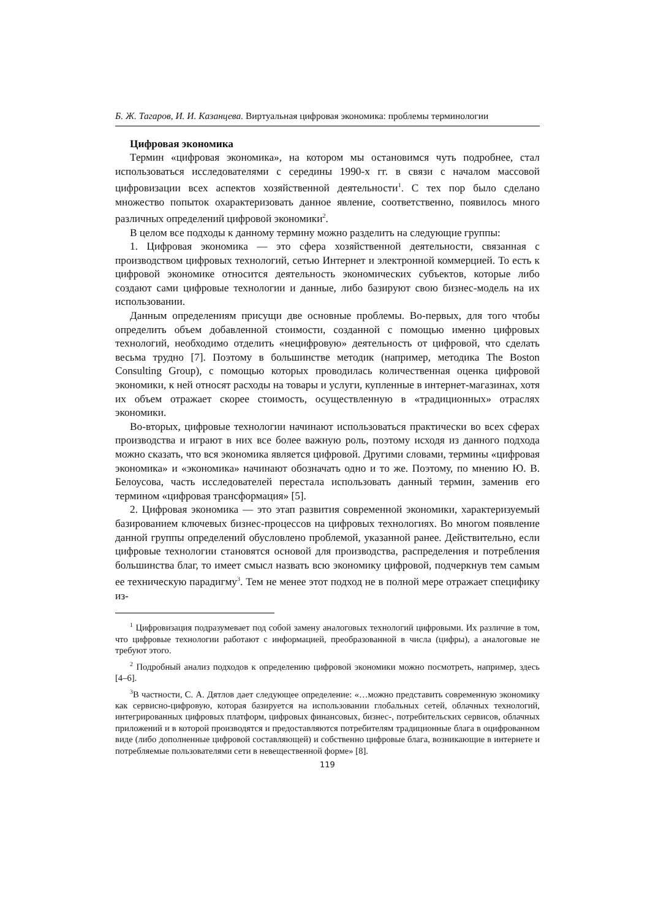Б. Ж. Тагаров, И. И. Казанцева. Виртуальная цифровая экономика: проблемы терминологии
Цифровая экономика
Термин «цифровая экономика», на котором мы остановимся чуть подробнее, стал использоваться исследователями с середины 1990-х гг. в связи с началом массовой цифровизации всех аспектов хозяйственной деятельности<sup>1</sup>. С тех пор было сделано множество попыток охарактеризовать данное явление, соответственно, появилось много различных определений цифровой экономики<sup>2</sup>.
В целом все подходы к данному термину можно разделить на следующие группы:
1. Цифровая экономика — это сфера хозяйственной деятельности, связанная с производством цифровых технологий, сетью Интернет и электронной коммерцией. То есть к цифровой экономике относится деятельность экономических субъектов, которые либо создают сами цифровые технологии и данные, либо базируют свою бизнес-модель на их использовании.
Данным определениям присущи две основные проблемы. Во-первых, для того чтобы определить объем добавленной стоимости, созданной с помощью именно цифровых технологий, необходимо отделить «нецифровую» деятельность от цифровой, что сделать весьма трудно [7]. Поэтому в большинстве методик (например, методика The Boston Consulting Group), с помощью которых проводилась количественная оценка цифровой экономики, к ней относят расходы на товары и услуги, купленные в интернет-магазинах, хотя их объем отражает скорее стоимость, осуществленную в «традиционных» отраслях экономики.
Во-вторых, цифровые технологии начинают использоваться практически во всех сферах производства и играют в них все более важную роль, поэтому исходя из данного подхода можно сказать, что вся экономика является цифровой. Другими словами, термины «цифровая экономика» и «экономика» начинают обозначать одно и то же. Поэтому, по мнению Ю. В. Белоусова, часть исследователей перестала использовать данный термин, заменив его термином «цифровая трансформация» [5].
2. Цифровая экономика — это этап развития современной экономики, характеризуемый базированием ключевых бизнес-процессов на цифровых технологиях. Во многом появление данной группы определений обусловлено проблемой, указанной ранее. Действительно, если цифровые технологии становятся основой для производства, распределения и потребления большинства благ, то имеет смысл назвать всю экономику цифровой, подчеркнув тем самым ее техническую парадигму<sup>3</sup>. Тем не менее этот подход не в полной мере отражает специфику из-
<sup>1</sup> Цифровизация подразумевает под собой замену аналоговых технологий цифровыми. Их различие в том, что цифровые технологии работают с информацией, преобразованной в числа (цифры), а аналоговые не требуют этого.
<sup>2</sup> Подробный анализ подходов к определению цифровой экономики можно посмотреть, например, здесь [4–6].
<sup>3</sup> В частности, С. А. Дятлов дает следующее определение: «…можно представить современную экономику как сервисно-цифровую, которая базируется на использовании глобальных сетей, облачных технологий, интегрированных цифровых платформ, цифровых финансовых, бизнес-, потребительских сервисов, облачных приложений и в которой производятся и предоставляются потребителям традиционные блага в оцифрованном виде (либо дополненные цифровой составляющей) и собственно цифровые блага, возникающие в интернете и потребляемые пользователями сети в невещественной форме» [8].
119